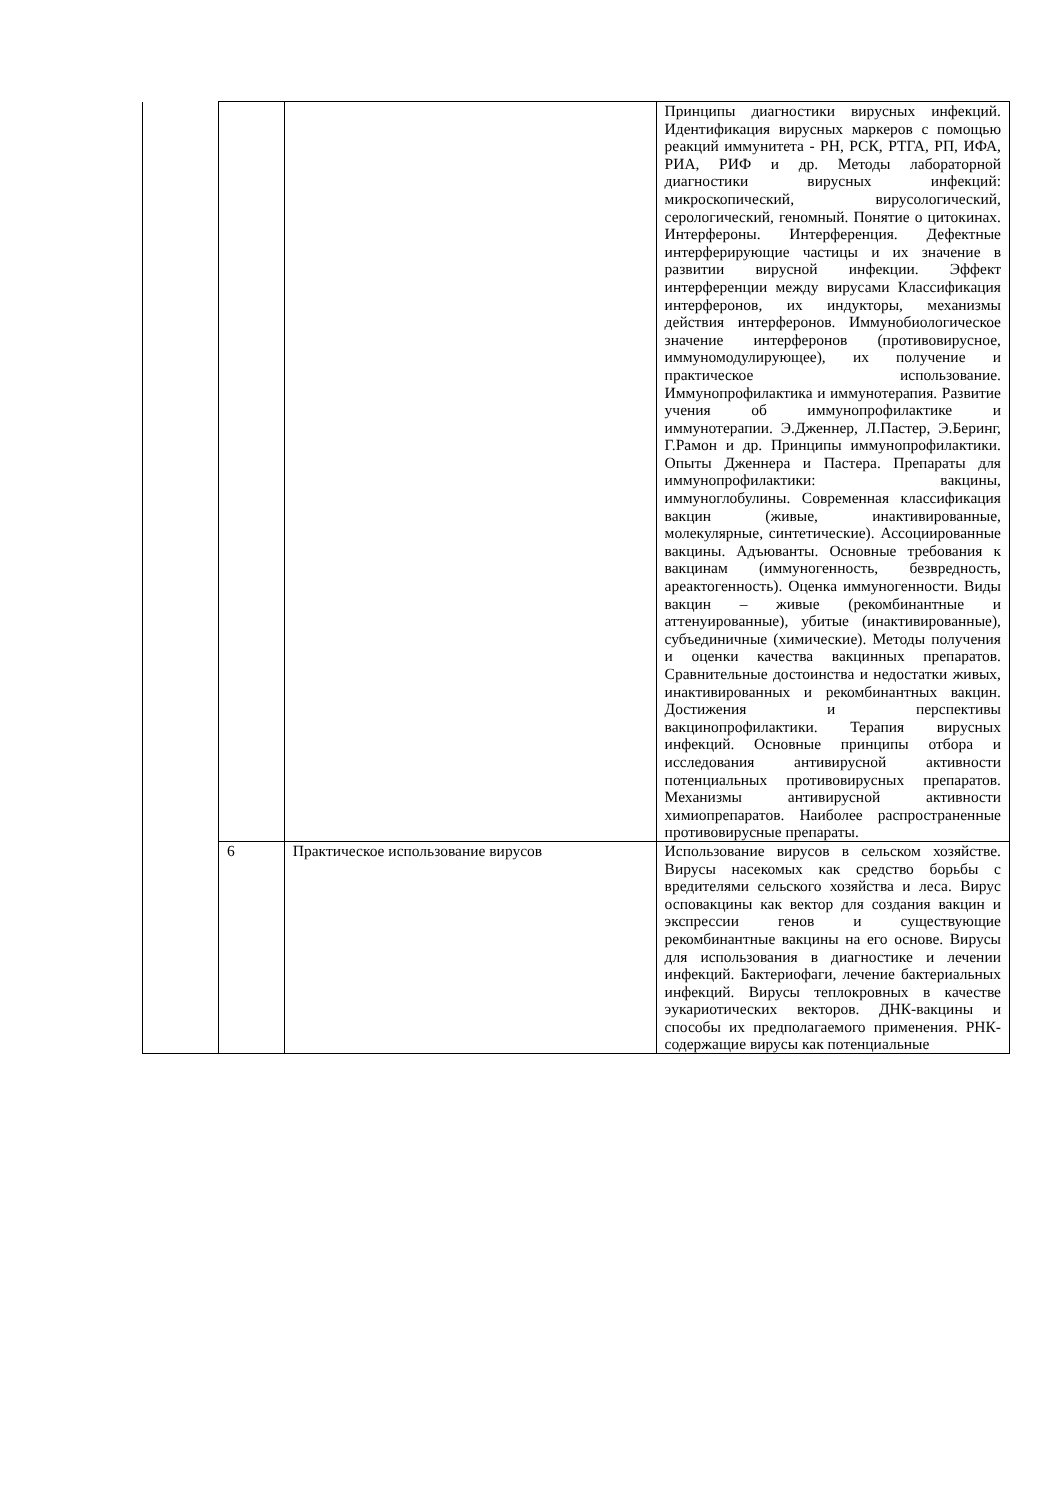| | | | Принципы диагностики вирусных инфекций. Идентификация вирусных маркеров с помощью реакций иммунитета - РН, РСК, РТГА, РП, ИФА, РИА, РИФ и др. Методы лабораторной диагностики вирусных инфекций: микроскопический, вирусологический, серологический, геномный. Понятие о цитокинах. Интерфероны. Интерференция. Дефектные интерферирующие частицы и их значение в развитии вирусной инфекции. Эффект интерференции между вирусами Классификация интерферонов, их индукторы, механизмы действия интерферонов. Иммунобиологическое значение интерферонов (противовирусное, иммуномодулирующее), их получение и практическое использование. Иммунопрофилактика и иммунотерапия. Развитие учения об иммунопрофилактике и иммунотерапии. Э.Дженнер, Л.Пастер, Э.Беринг, Г.Рамон и др. Принципы иммунопрофилактики. Опыты Дженнера и Пастера. Препараты для иммунопрофилактики: вакцины, иммуноглобулины. Современная классификация вакцин (живые, инактивированные, молекулярные, синтетические). Ассоциированные вакцины. Адъюванты. Основные требования к вакцинам (иммуногенность, безвредность, ареактогенность). Оценка иммуногенности. Виды вакцин – живые (рекомбинантные и аттенуированные), убитые (инактивированные), субъединичные (химические). Методы получения и оценки качества вакцинных препаратов. Сравнительные достоинства и недостатки живых, инактивированных и рекомбинантных вакцин. Достижения и перспективы вакцинопрофилактики. Терапия вирусных инфекций. Основные принципы отбора и исследования антивирусной активности потенциальных противовирусных препаратов. Механизмы антивирусной активности химиопрепаратов. Наиболее распространенные противовирусные препараты. |
| | 6 | Практическое использование вирусов | Использование вирусов в сельском хозяйстве. Вирусы насекомых как средство борьбы с вредителями сельского хозяйства и леса. Вирус осповакцины как вектор для создания вакцин и экспрессии генов и существующие рекомбинантные вакцины на его основе. Вирусы для использования в диагностике и лечении инфекций. Бактериофаги, лечение бактериальных инфекций. Вирусы теплокровных в качестве эукариотических векторов. ДНК-вакцины и способы их предполагаемого применения. РНК-содержащие вирусы как потенциальные |